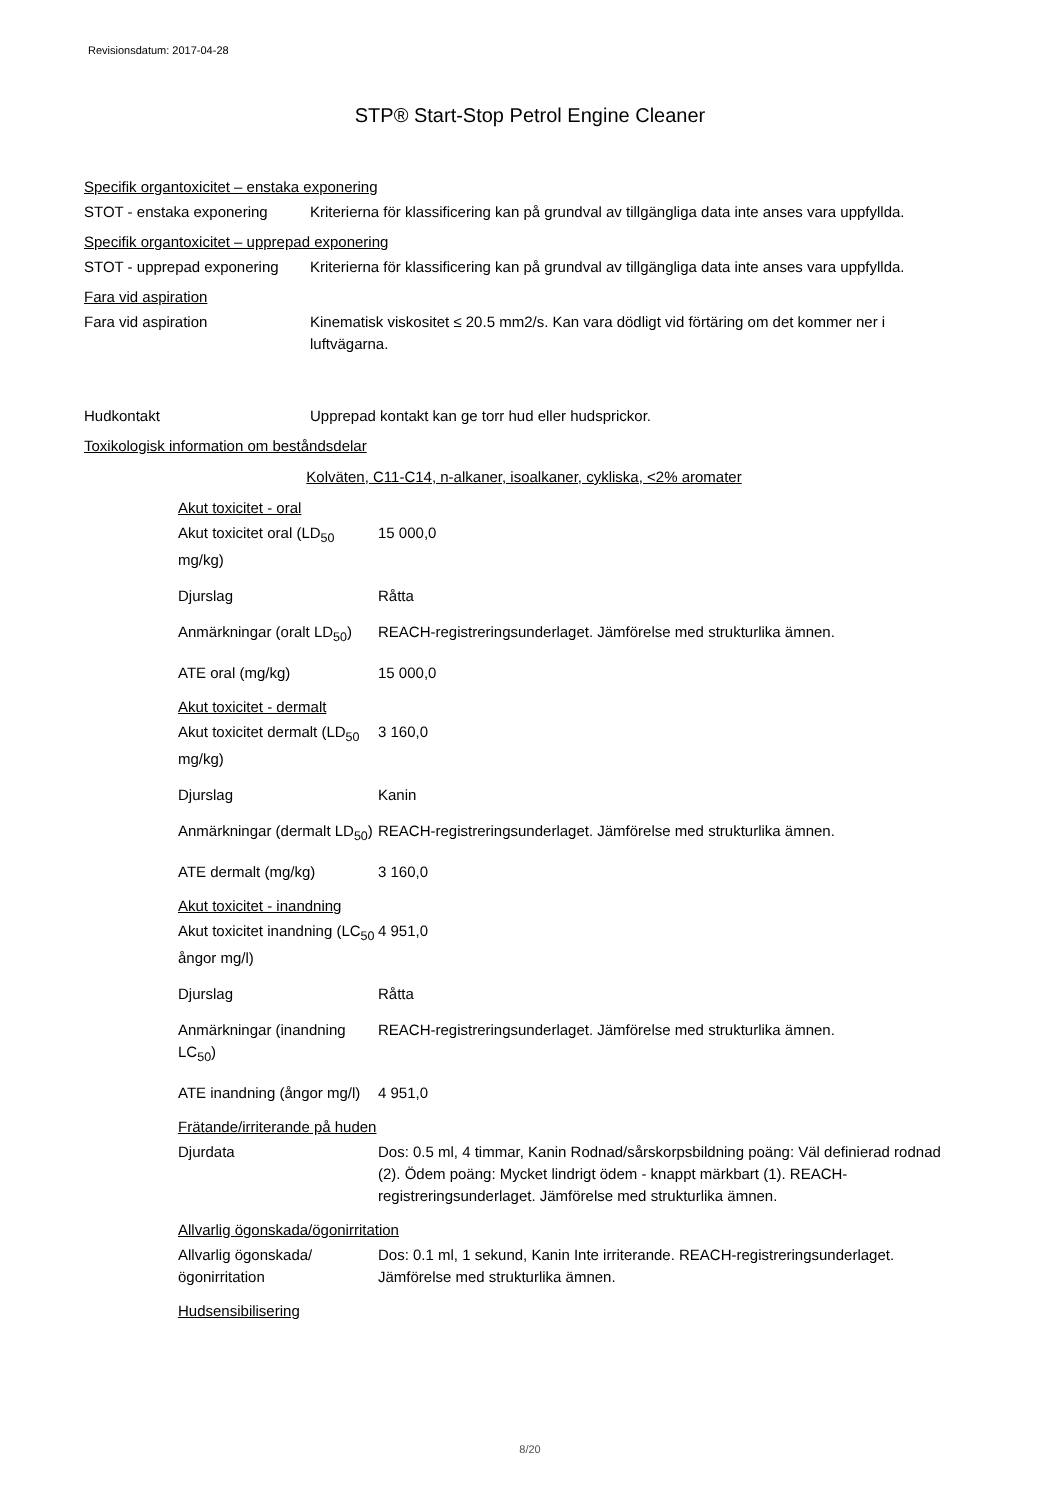Revisionsdatum: 2017-04-28
STP® Start-Stop Petrol Engine Cleaner
Specifik organtoxicitet – enstaka exponering
STOT - enstaka exponering Kriterierna för klassificering kan på grundval av tillgängliga data inte anses vara uppfyllda.
Specifik organtoxicitet – upprepad exponering
STOT - upprepad exponering
Kriterierna för klassificering kan på grundval av tillgängliga data inte anses vara uppfyllda.
Fara vid aspiration
Fara vid aspiration Kinematisk viskositet ≤ 20.5 mm2/s. Kan vara dödligt vid förtäring om det kommer ner i luftvägarna.
Hudkontakt Upprepad kontakt kan ge torr hud eller hudsprickor.
Toxikologisk information om beståndsdelar
Kolväten, C11-C14, n-alkaner, isoalkaner, cykliska, <2% aromater
Akut toxicitet - oral
Akut toxicitet oral (LD<sub>50</sub> mg/kg)
15 000,0
Djurslag Råtta
Anmärkningar (oralt LD<sub>50</sub>)
REACH-registreringsunderlaget. Jämförelse med strukturlika ämnen.
ATE oral (mg/kg) 15 000,0
Akut toxicitet - dermalt
Akut toxicitet dermalt (LD<sub>50</sub> mg/kg)
3 160,0
Djurslag Kanin
Anmärkningar (dermalt LD<sub>50</sub>)
REACH-registreringsunderlaget. Jämförelse med strukturlika ämnen.
ATE dermalt (mg/kg) 3 160,0
Akut toxicitet - inandning
Akut toxicitet inandning (LC<sub>50</sub> ångor mg/l)
4 951,0
Djurslag Råtta
Anmärkningar (inandning LC<sub>50</sub>)
REACH-registreringsunderlaget. Jämförelse med strukturlika ämnen.
ATE inandning (ångor mg/l)
4 951,0
Frätande/irriterande på huden
Djurdata Dos: 0.5 ml, 4 timmar, Kanin Rodnad/sårskorpsbildning poäng: Väl definierad rodnad (2). Ödem poäng: Mycket lindrigt ödem - knappt märkbart (1). REACH-registreringsunderlaget. Jämförelse med strukturlika ämnen.
Allvarlig ögonskada/ögonirritation
Allvarlig ögonskada/ögonirritation
Dos: 0.1 ml, 1 sekund, Kanin Inte irriterande. REACH-registreringsunderlaget. Jämförelse med strukturlika ämnen.
Hudsensibilisering
8/20